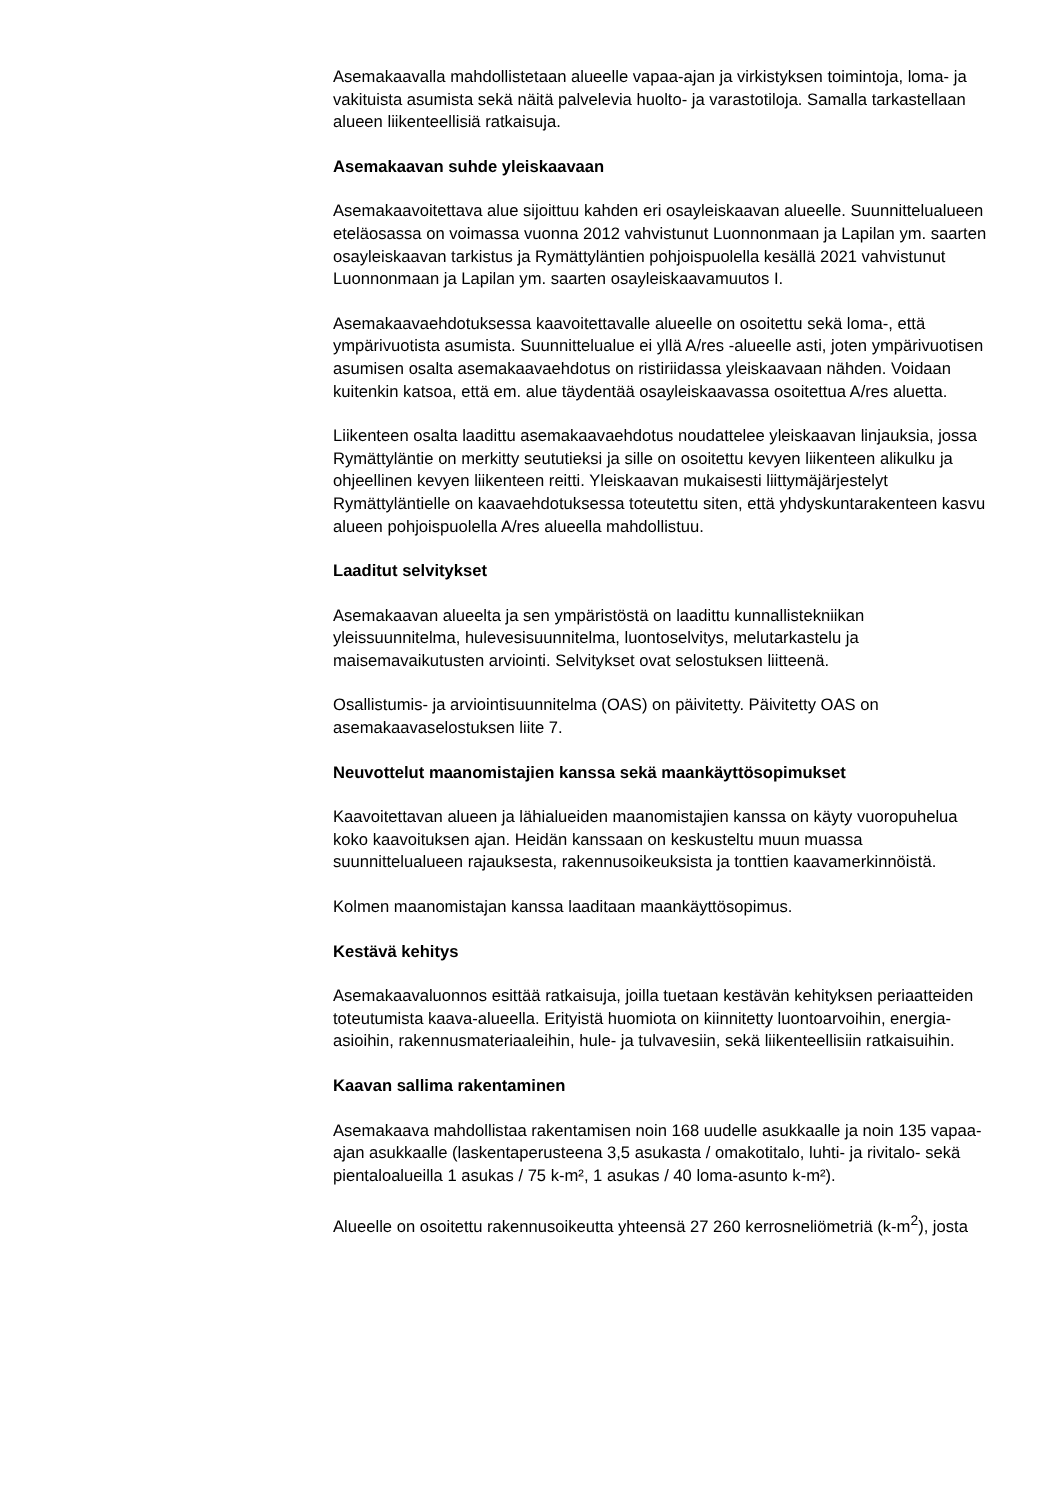Asemakaavalla mahdollistetaan alueelle vapaa-ajan ja virkistyksen toimintoja, loma- ja vakituista asumista sekä näitä palvelevia huolto- ja varastotiloja. Samalla tarkastellaan alueen liikenteellisiä ratkaisuja.
Asemakaavan suhde yleiskaavaan
Asemakaavoitettava alue sijoittuu kahden eri osayleiskaavan alueelle. Suunnittelualueen eteläosassa on voimassa vuonna 2012 vahvistunut Luonnonmaan ja Lapilan ym. saarten osayleiskaavan tarkistus ja Rymättyläntien pohjoispuolella kesällä 2021 vahvistunut Luonnonmaan ja Lapilan ym. saarten osayleiskaavamuutos I.
Asemakaavaehdotuksessa kaavoitettavalle alueelle on osoitettu sekä loma-, että ympärivuotista asumista. Suunnittelualue ei yllä A/res -alueelle asti, joten ympärivuotisen asumisen osalta asemakaavaehdotus on ristiriidassa yleiskaavaan nähden. Voidaan kuitenkin katsoa, että em. alue täydentää osayleiskaavassa osoitettua A/res aluetta.
Liikenteen osalta laadittu asemakaavaehdotus noudattelee yleiskaavan linjauksia, jossa Rymättyläntie on merkitty seututieksi ja sille on osoitettu kevyen liikenteen alikulku ja ohjeellinen kevyen liikenteen reitti. Yleiskaavan mukaisesti liittymäjärjestelyt Rymättyläntielle on kaavaehdotuksessa toteutettu siten, että yhdyskuntarakenteen kasvu alueen pohjoispuolella A/res alueella mahdollistuu.
Laaditut selvitykset
Asemakaavan alueelta ja sen ympäristöstä on laadittu kunnallistekniikan yleissuunnitelma, hulevesisuunnitelma, luontoselvitys, melutarkastelu ja maisemavaikutusten arviointi. Selvitykset ovat selostuksen liitteenä.
Osallistumis- ja arviointisuunnitelma (OAS) on päivitetty. Päivitetty OAS on asemakaavaselostuksen liite 7.
Neuvottelut maanomistajien kanssa sekä maankäyttösopimukset
Kaavoitettavan alueen ja lähialueiden maanomistajien kanssa on käyty vuoropuhelua koko kaavoituksen ajan. Heidän kanssaan on keskusteltu muun muassa suunnittelualueen rajauksesta, rakennusoikeuksista ja tonttien kaavamerkinnöistä.
Kolmen maanomistajan kanssa laaditaan maankäyttösopimus.
Kestävä kehitys
Asemakaavaluonnos esittää ratkaisuja, joilla tuetaan kestävän kehityksen periaatteiden toteutumista kaava-alueella. Erityistä huomiota on kiinnitetty luontoarvoihin, energia-asioihin, rakennusmateriaaleihin, hule- ja tulvavesiin, sekä liikenteellisiin ratkaisuihin.
Kaavan sallima rakentaminen
Asemakaava mahdollistaa rakentamisen noin 168 uudelle asukkaalle ja noin 135 vapaa-ajan asukkaalle (laskentaperusteena 3,5 asukasta / omakotitalo, luhti- ja rivitalo- sekä pientaloalueilla 1 asukas / 75 k-m², 1 asukas / 40 loma-asunto k-m²).
Alueelle on osoitettu rakennusoikeutta yhteensä 27 260 kerrosneliömetriä (k-m<sup>2</sup>), josta